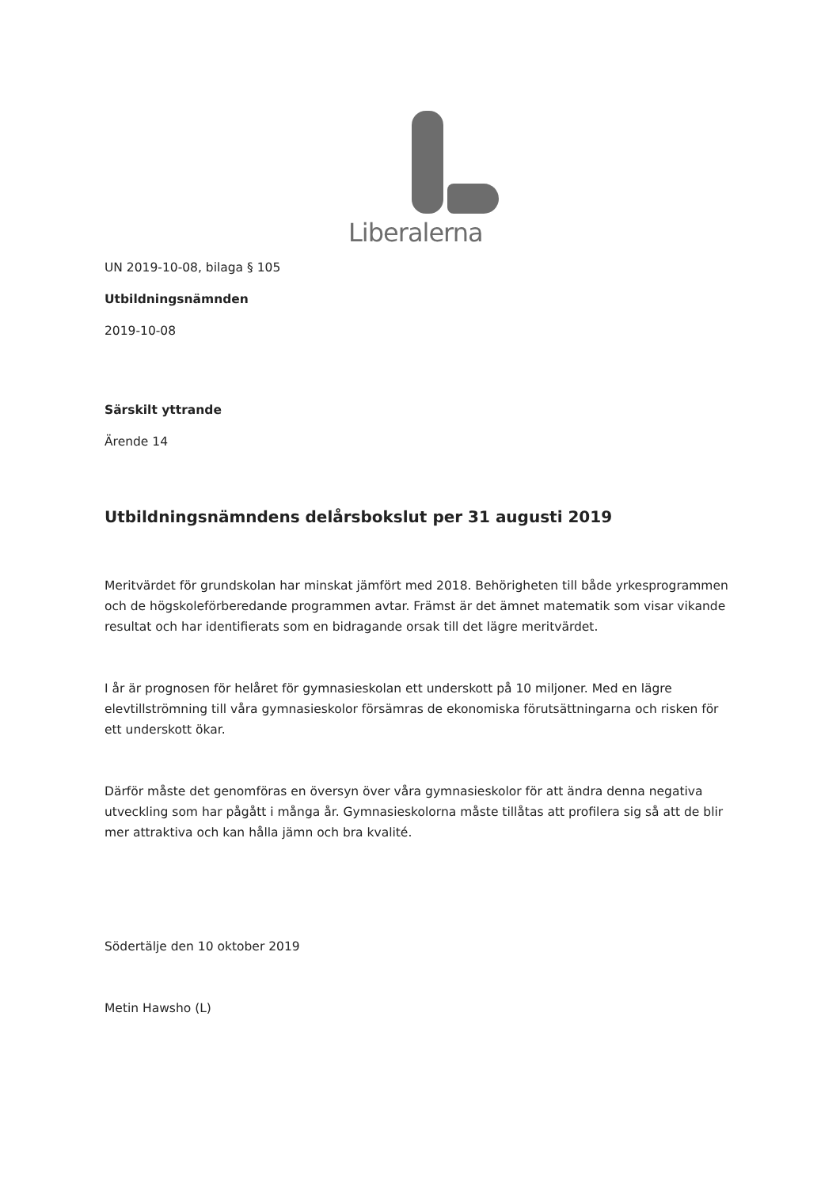Liberalerna
UN 2019-10-08, bilaga § 105
Utbildningsnämnden
2019-10-08
Särskilt yttrande
Ärende 14
Utbildningsnämndens delårsbokslut per 31 augusti 2019
Meritvärdet för grundskolan har minskat jämfört med 2018. Behörigheten till både yrkesprogrammen och de högskoleförberedande programmen avtar. Främst är det ämnet matematik som visar vikande resultat och har identifierats som en bidragande orsak till det lägre meritvärdet.
I år är prognosen för helåret för gymnasieskolan ett underskott på 10 miljoner. Med en lägre elevtillströmning till våra gymnasieskolor försämras de ekonomiska förutsättningarna och risken för ett underskott ökar.
Därför måste det genomföras en översyn över våra gymnasieskolor för att ändra denna negativa utveckling som har pågått i många år. Gymnasieskolorna måste tillåtas att profilera sig så att de blir mer attraktiva och kan hålla jämn och bra kvalité.
Södertälje den 10 oktober 2019
Metin Hawsho (L)